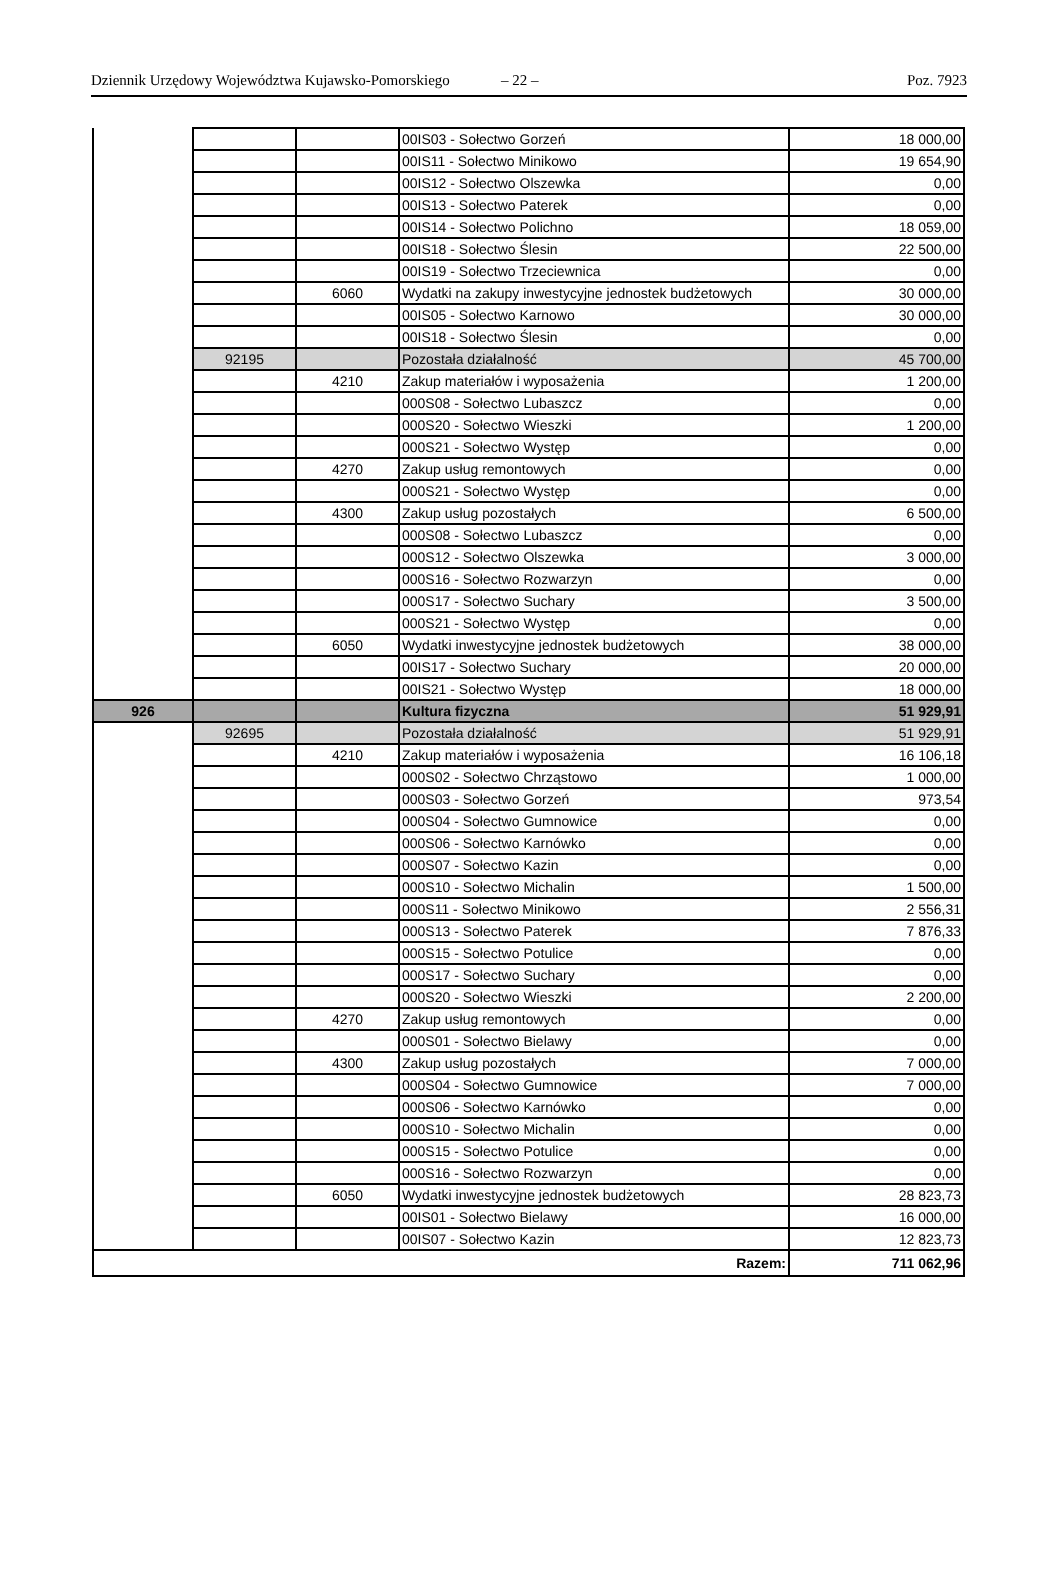Dziennik Urzędowy Województwa Kujawsko-Pomorskiego – 22 – Poz. 7923
| | | | 00IS03 - Sołectwo Gorzeń | 18 000,00 |
| | | | 00IS11 - Sołectwo Minikowo | 19 654,90 |
| | | | 00IS12 - Sołectwo Olszewka | 0,00 |
| | | | 00IS13 - Sołectwo Paterek | 0,00 |
| | | | 00IS14 - Sołectwo Polichno | 18 059,00 |
| | | | 00IS18 - Sołectwo Ślesin | 22 500,00 |
| | | | 00IS19 - Sołectwo Trzeciewnica | 0,00 |
| | | 6060 | Wydatki na zakupy inwestycyjne jednostek budżetowych | 30 000,00 |
| | | | 00IS05 - Sołectwo Karnowo | 30 000,00 |
| | | | 00IS18 - Sołectwo Ślesin | 0,00 |
| | 92195 | | Pozostała działalność | 45 700,00 |
| | | 4210 | Zakup materiałów i wyposażenia | 1 200,00 |
| | | | 000S08 - Sołectwo Lubaszcz | 0,00 |
| | | | 000S20 - Sołectwo Wieszki | 1 200,00 |
| | | | 000S21 - Sołectwo Występ | 0,00 |
| | | 4270 | Zakup usług remontowych | 0,00 |
| | | | 000S21 - Sołectwo Występ | 0,00 |
| | | 4300 | Zakup usług pozostałych | 6 500,00 |
| | | | 000S08 - Sołectwo Lubaszcz | 0,00 |
| | | | 000S12 - Sołectwo Olszewka | 3 000,00 |
| | | | 000S16 - Sołectwo Rozwarzyn | 0,00 |
| | | | 000S17 - Sołectwo Suchary | 3 500,00 |
| | | | 000S21 - Sołectwo Występ | 0,00 |
| | | 6050 | Wydatki inwestycyjne jednostek budżetowych | 38 000,00 |
| | | | 00IS17 - Sołectwo Suchary | 20 000,00 |
| | | | 00IS21 - Sołectwo Występ | 18 000,00 |
| 926 | | | Kultura fizyczna | 51 929,91 |
| | 92695 | | Pozostała działalność | 51 929,91 |
| | | 4210 | Zakup materiałów i wyposażenia | 16 106,18 |
| | | | 000S02 - Sołectwo Chrząstowo | 1 000,00 |
| | | | 000S03 - Sołectwo Gorzeń | 973,54 |
| | | | 000S04 - Sołectwo Gumnowice | 0,00 |
| | | | 000S06 - Sołectwo Karnówko | 0,00 |
| | | | 000S07 - Sołectwo Kazin | 0,00 |
| | | | 000S10 - Sołectwo Michalin | 1 500,00 |
| | | | 000S11 - Sołectwo Minikowo | 2 556,31 |
| | | | 000S13 - Sołectwo Paterek | 7 876,33 |
| | | | 000S15 - Sołectwo Potulice | 0,00 |
| | | | 000S17 - Sołectwo Suchary | 0,00 |
| | | | 000S20 - Sołectwo Wieszki | 2 200,00 |
| | | 4270 | Zakup usług remontowych | 0,00 |
| | | | 000S01 - Sołectwo Bielawy | 0,00 |
| | | 4300 | Zakup usług pozostałych | 7 000,00 |
| | | | 000S04 - Sołectwo Gumnowice | 7 000,00 |
| | | | 000S06 - Sołectwo Karnówko | 0,00 |
| | | | 000S10 - Sołectwo Michalin | 0,00 |
| | | | 000S15 - Sołectwo Potulice | 0,00 |
| | | | 000S16 - Sołectwo Rozwarzyn | 0,00 |
| | | 6050 | Wydatki inwestycyjne jednostek budżetowych | 28 823,73 |
| | | | 00IS01 - Sołectwo Bielawy | 16 000,00 |
| | | | 00IS07 - Sołectwo Kazin | 12 823,73 |
| Razem: | | | | 711 062,96 |